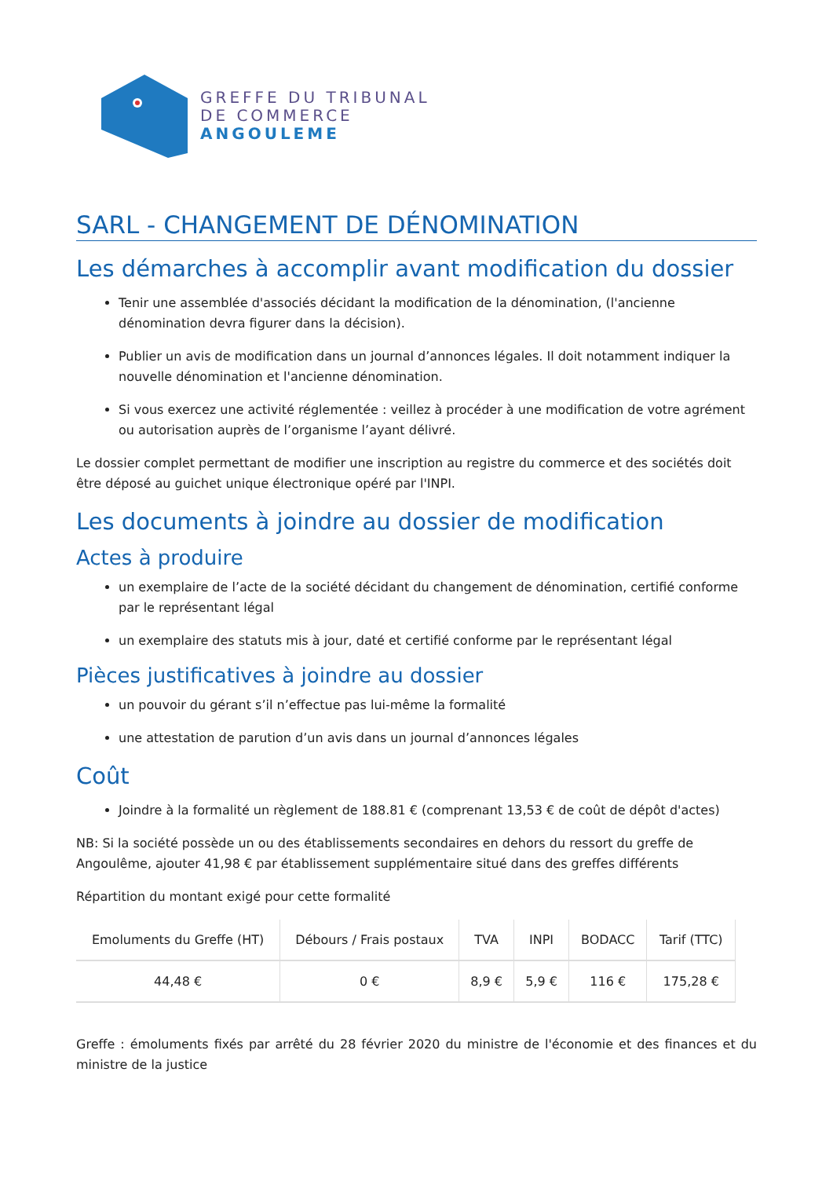GREFFE DU TRIBUNAL
DE COMMERCE
ANGOULEME
SARL - CHANGEMENT DE DÉNOMINATION
Les démarches à accomplir avant modification du dossier
Tenir une assemblée d'associés décidant la modification de la dénomination, (l'ancienne dénomination devra figurer dans la décision).
Publier un avis de modification dans un journal d’annonces légales. Il doit notamment indiquer la nouvelle dénomination et l'ancienne dénomination.
Si vous exercez une activité réglementée : veillez à procéder à une modification de votre agrément ou autorisation auprès de l’organisme l’ayant délivré.
Le dossier complet permettant de modifier une inscription au registre du commerce et des sociétés doit être déposé au guichet unique électronique opéré par l'INPI.
Les documents à joindre au dossier de modification
Actes à produire
un exemplaire de l’acte de la société décidant du changement de dénomination, certifié conforme par le représentant légal
un exemplaire des statuts mis à jour, daté et certifié conforme par le représentant légal
Pièces justificatives à joindre au dossier
un pouvoir du gérant s’il n’effectue pas lui-même la formalité
une attestation de parution d’un avis dans un journal d’annonces légales
Coût
Joindre à la formalité un règlement de 188.81 € (comprenant 13,53 € de coût de dépôt d'actes)
NB: Si la société possède un ou des établissements secondaires en dehors du ressort du greffe de Angoulême, ajouter 41,98 € par établissement supplémentaire situé dans des greffes différents
Répartition du montant exigé pour cette formalité
| Emoluments du Greffe (HT) | Débours / Frais postaux | TVA | INPI | BODACC | Tarif (TTC) |
| --- | --- | --- | --- | --- | --- |
| 44,48 € | 0 € | 8,9 € | 5,9 € | 116 € | 175,28 € |
Greffe : émoluments fixés par arrêté du 28 février 2020 du ministre de l'économie et des finances et du ministre de la justice